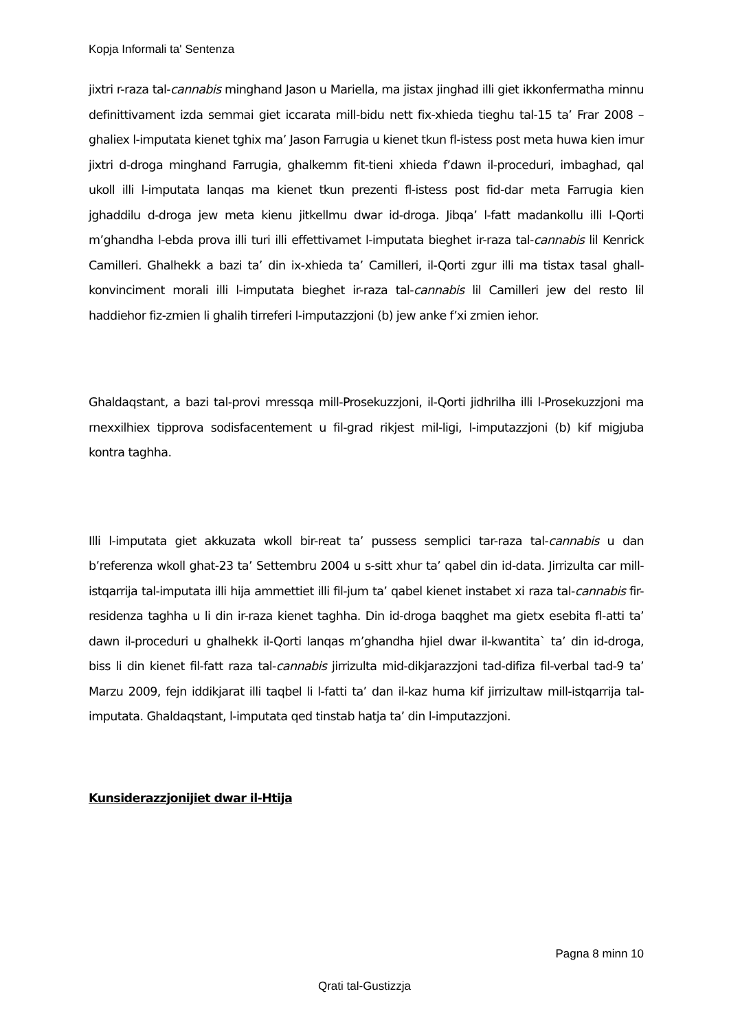Kopja Informali ta' Sentenza
jixtri r-raza tal-cannabis minghand Jason u Mariella, ma jistax jinghad illi giet ikkonfermatha minnu definittivament izda semmai giet iccarata mill-bidu nett fix-xhieda tieghu tal-15 ta’ Frar 2008 – ghaliex l-imputata kienet tghix ma’ Jason Farrugia u kienet tkun fl-istess post meta huwa kien imur jixtri d-droga minghand Farrugia, ghalkemm fit-tieni xhieda f’dawn il-proceduri, imbaghad, qal ukoll illi l-imputata lanqas ma kienet tkun prezenti fl-istess post fid-dar meta Farrugia kien jghaddilu d-droga jew meta kienu jitkellmu dwar id-droga. Jibqa’ l-fatt madankollu illi l-Qorti m’ghandha l-ebda prova illi turi illi effettivamet l-imputata bieghet ir-raza tal-cannabis lil Kenrick Camilleri. Ghalhekk a bazi ta’ din ix-xhieda ta’ Camilleri, il-Qorti zgur illi ma tistax tasal ghall-konvinciment morali illi l-imputata bieghet ir-raza tal-cannabis lil Camilleri jew del resto lil haddiehor fiz-zmien li ghalih tirreferi l-imputazzjoni (b) jew anke f’xi zmien iehor.
Ghaldaqstant, a bazi tal-provi mressqa mill-Prosekuzzjoni, il-Qorti jidhrilha illi l-Prosekuzzjoni ma rnexxilhiex tipprova sodisfacentement u fil-grad rikjest mil-ligi, l-imputazzjoni (b) kif migjuba kontra taghha.
Illi l-imputata giet akkuzata wkoll bir-reat ta’ pussess semplici tar-raza tal-cannabis u dan b’referenza wkoll ghat-23 ta’ Settembru 2004 u s-sitt xhur ta’ qabel din id-data. Jirrizulta car mill-istqarrija tal-imputata illi hija ammettiet illi fil-jum ta’ qabel kienet instabet xi raza tal-cannabis fir-residenza taghha u li din ir-raza kienet taghha. Din id-droga baqghet ma gietx esebita fl-atti ta’ dawn il-proceduri u ghalhekk il-Qorti lanqas m’ghandha hjiel dwar il-kwantita` ta’ din id-droga, biss li din kienet fil-fatt raza tal-cannabis jirrizulta mid-dikjarazzjoni tad-difiza fil-verbal tad-9 ta’ Marzu 2009, fejn iddikjarat illi taqbel li l-fatti ta’ dan il-kaz huma kif jirrizultaw mill-istqarrija tal-imputata. Ghaldaqstant, l-imputata qed tinstab hatja ta’ din l-imputazzjoni.
Kunsiderazzjonijiet dwar il-Htija
Pagna 8 minn 10
Qrati tal-Gustizzja